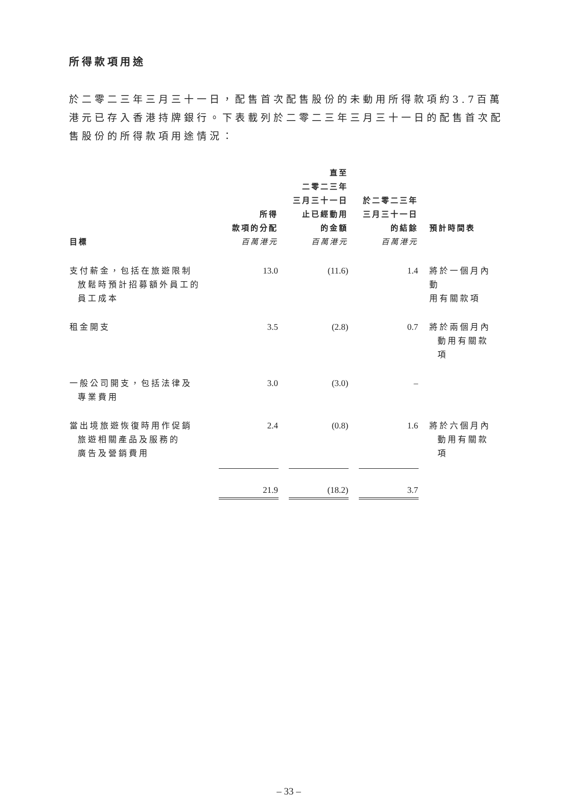所得款項用途
於二零二三年三月三十一日，配售首次配售股份的未動用所得款項約3.7百萬港元已存入香港持牌銀行。下表載列於二零二三年三月三十一日的配售首次配售股份的所得款項用途情況：
| 目標 | 所得 款項的分配 百萬港元 | 直至 二零二三年 三月三十一日 止已經動用 的金額 百萬港元 | 於二零二三年 三月三十一日 的結餘 百萬港元 | 預計時間表 |
| --- | --- | --- | --- | --- |
| 支付薪金，包括在旅遊限制 放鬆時預計招募額外員工的 員工成本 | 13.0 | (11.6) | 1.4 | 將於一個月內動 用有關款項 |
| 租金開支 | 3.5 | (2.8) | 0.7 | 將於兩個月內 動用有關款項 |
| 一般公司開支，包括法律及 專業費用 | 3.0 | (3.0) | – | |
| 當出境旅遊恢復時用作促銷 旅遊相關產品及服務的 廣告及營銷費用 | 2.4 | (0.8) | 1.6 | 將於六個月內 動用有關款項 |
| | 21.9 | (18.2) | 3.7 | |
– 33 –